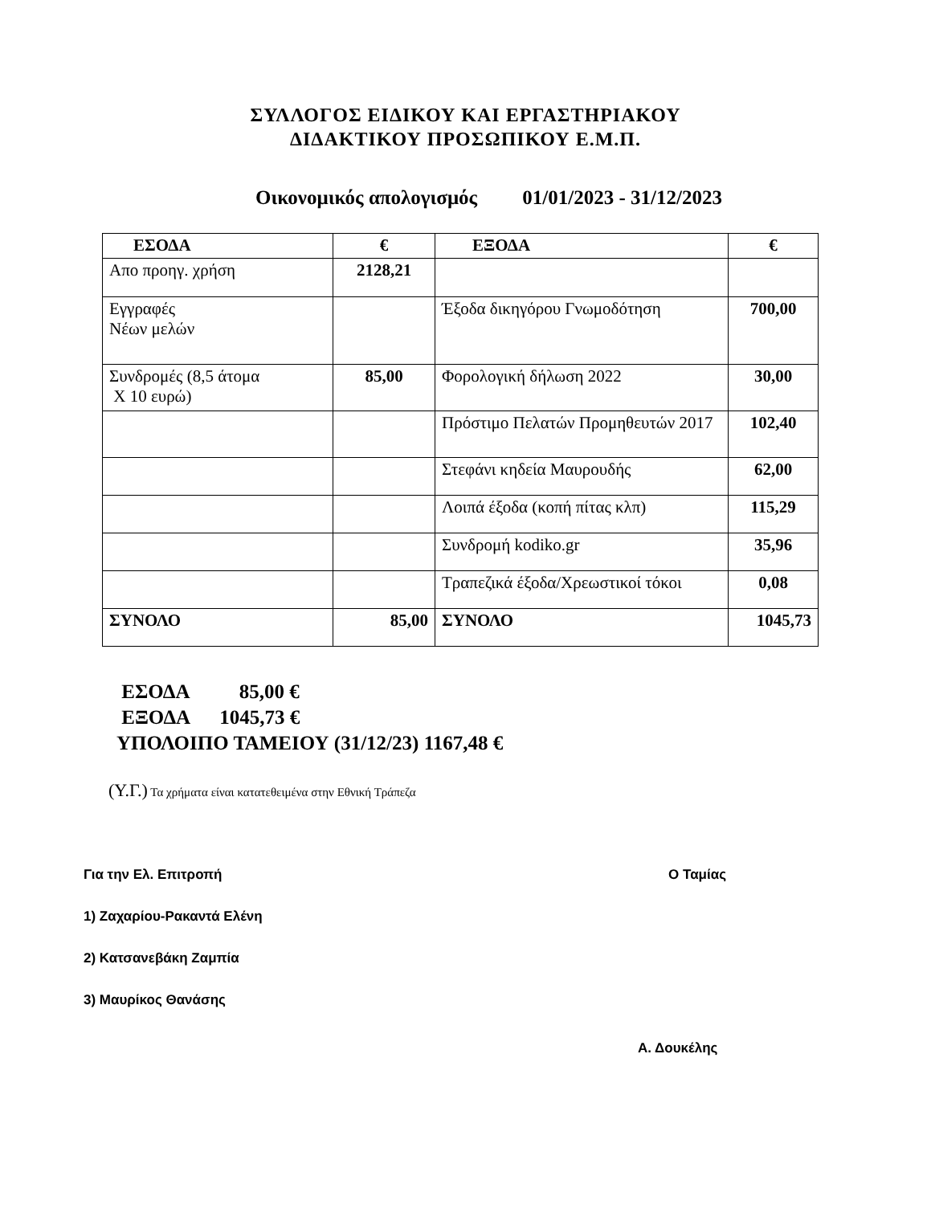ΣΥΛΛΟΓΟΣ ΕΙΔΙΚΟΥ ΚΑΙ ΕΡΓΑΣΤΗΡΙΑΚΟΥ
ΔΙΔΑΚΤΙΚΟΥ ΠΡΟΣΩΠΙΚΟΥ Ε.Μ.Π.
Οικονομικός απολογισμός 01/01/2023 - 31/12/2023
| ΕΣΟΔΑ | € | ΕΞΟΔΑ | € |
| --- | --- | --- | --- |
| Απο προηγ. χρήση | 2128,21 | | |
| Εγγραφές Νέων μελών | | Έξοδα δικηγόρου Γνωμοδότηση | 700,00 |
| Συνδρομές (8,5 άτομα Χ 10 ευρώ) | 85,00 | Φορολογική δήλωση 2022 | 30,00 |
| | | Πρόστιμο Πελατών Προμηθευτών 2017 | 102,40 |
| | | Στεφάνι κηδεία Μαυρουδής | 62,00 |
| | | Λοιπά έξοδα (κοπή πίτας κλπ) | 115,29 |
| | | Συνδρομή kodiko.gr | 35,96 |
| | | Τραπεζικά έξοδα/Χρεωστικοί τόκοι | 0,08 |
| ΣΥΝΟΛΟ | 85,00 | ΣΥΝΟΛΟ | 1045,73 |
ΕΣΟΔΑ 85,00 €
ΕΞΟΔΑ 1045,73 €
ΥΠΟΛΟΙΠΟ ΤΑΜΕΙΟΥ (31/12/23) 1167,48 €
(Υ.Γ.) Τα χρήματα είναι κατατεθειμένα στην Εθνική Τράπεζα
Για την Ελ. Επιτροπή Ο Ταμίας
1) Ζαχαρίου-Ρακαντά Ελένη
2) Κατσανεβάκη Ζαμπία
3) Μαυρίκος Θανάσης
Α. Δουκέλης